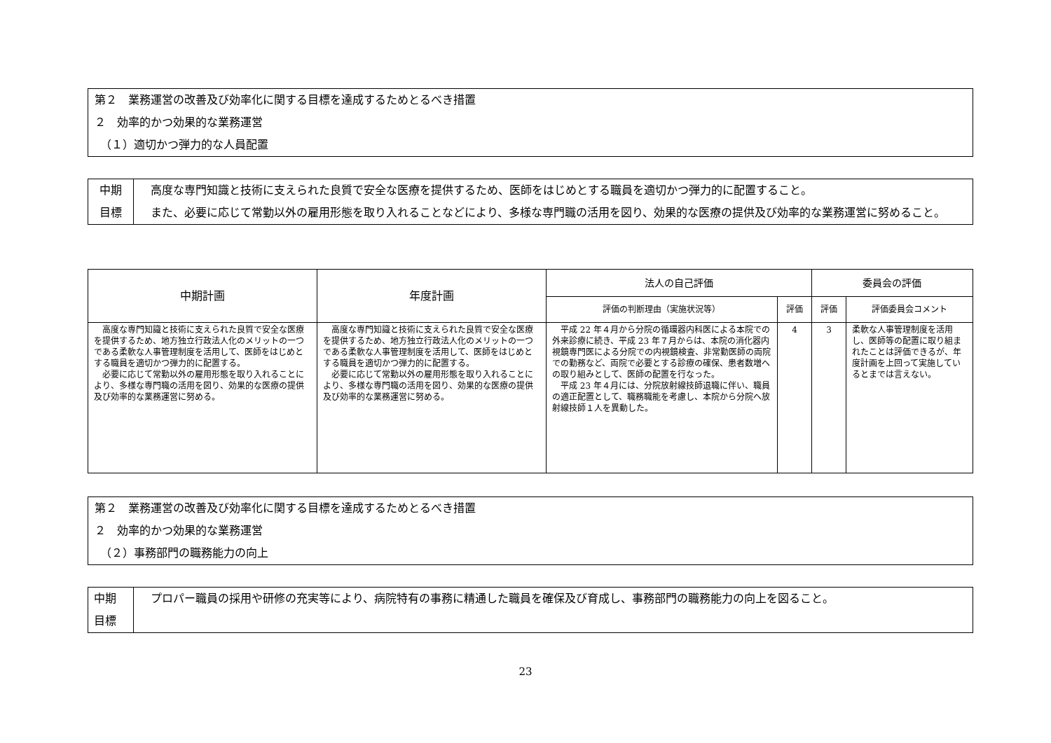第２　業務運営の改善及び効率化に関する目標を達成するためとるべき措置
２　効率的かつ効果的な業務運営
　（１）適切かつ弾力的な人員配置
| 中期 目標 | 高度な専門知識と技術に支えられた良質で安全な医療を提供するため、医師をはじめとする職員を適切かつ弾力的に配置すること。 また、必要に応じて常勤以外の雇用形態を取り入れることなどにより、多様な専門職の活用を図り、効果的な医療の提供及び効率的な業務運営に努めること。 |
| 中期計画 | 年度計画 | 法人の自己評価 | | 委員会の評価 | |
| --- | --- | --- | --- | --- | --- |
| | | 評価の判断理由（実施状況等） | 評価 | 評価 | 評価委員会コメント |
| 高度な専門知識と技術に支えられた良質で安全な医療を提供するため、地方独立行政法人化のメリットの一つである柔軟な人事管理制度を活用して、医師をはじめとする職員を適切かつ弾力的に配置する。 必要に応じて常勤以外の雇用形態を取り入れることにより、多様な専門職の活用を図り、効果的な医療の提供及び効率的な業務運営に努める。 | 高度な専門知識と技術に支えられた良質で安全な医療を提供するため、地方独立行政法人化のメリットの一つである柔軟な人事管理制度を活用して、医師をはじめとする職員を適切かつ弾力的に配置する。 必要に応じて常勤以外の雇用形態を取り入れることにより、多様な専門職の活用を図り、効果的な医療の提供及び効率的な業務運営に努める。 | 平成 22 年４月から分院の循環器内科医による本院での外来診療に続き、平成 23 年７月からは、本院の消化器内視鏡専門医による分院での内視鏡検査、非常勤医師の両院での勤務など、両院で必要とする診療の確保、患者数増への取り組みとして、医師の配置を行なった。 平成 23 年４月には、分院放射線技師退職に伴い、職員の適正配置として、職務職能を考慮し、本院から分院へ放射線技師１人を異動した。 | 4 | 3 | 柔軟な人事管理制度を活用し、医師等の配置に取り組まれたことは評価できるが、年度計画を上回って実施しているとまでは言えない。 |
第２　業務運営の改善及び効率化に関する目標を達成するためとるべき措置
２　効率的かつ効果的な業務運営
　（２）事務部門の職務能力の向上
| 中期 目標 | プロパー職員の採用や研修の充実等により、病院特有の事務に精通した職員を確保及び育成し、事務部門の職務能力の向上を図ること。 |
23